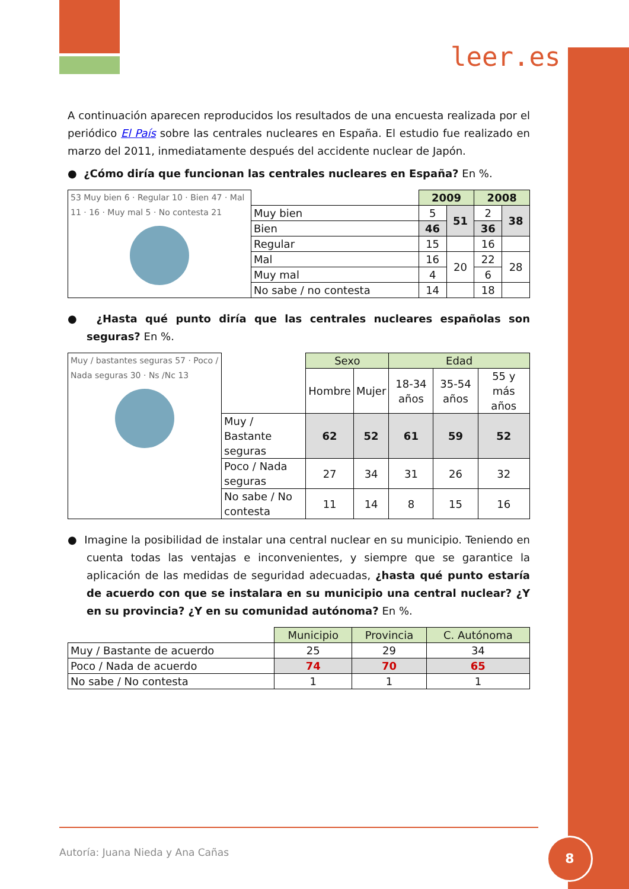leer.es
A continuación aparecen reproducidos los resultados de una encuesta realizada por el periódico El País sobre las centrales nucleares en España. El estudio fue realizado en marzo del 2011, inmediatamente después del accidente nuclear de Japón.
● ¿Cómo diría que funcionan las centrales nucleares en España? En %.
| 53 Muy bien 6 · Regular 10 · Bien 47 · Mal 11 · 16 · Muy mal 5 · No contesta 21 | | 2009 | | 2008 | |
| | Muy bien | 5 | 51 | 2 | 38 |
| | Bien | 46 | | 36 | |
| | Regular | 15 | | 16 | |
| | Mal | 16 | 20 | 22 | 28 |
| | Muy mal | 4 | | 6 | |
| | No sabe / no contesta | 14 | | 18 | |
● ¿Hasta qué punto diría que las centrales nucleares españolas son seguras? En %.
| Muy / bastantes seguras 57 · Poco / Nada seguras 30 · Ns /Nc 13 | | Sexo | | Edad | | |
| | | Hombre | Mujer | 18-34 años | 35-54 años | 55 y más años |
| | Muy / Bastante seguras | 62 | 52 | 61 | 59 | 52 |
| | Poco / Nada seguras | 27 | 34 | 31 | 26 | 32 |
| | No sabe / No contesta | 11 | 14 | 8 | 15 | 16 |
● Imagine la posibilidad de instalar una central nuclear en su municipio. Teniendo en cuenta todas las ventajas e inconvenientes, y siempre que se garantice la aplicación de las medidas de seguridad adecuadas, ¿hasta qué punto estaría de acuerdo con que se instalara en su municipio una central nuclear? ¿Y en su provincia? ¿Y en su comunidad autónoma? En %.
| | Municipio | Provincia | C. Autónoma |
| Muy / Bastante de acuerdo | 25 | 29 | 34 |
| Poco / Nada de acuerdo | 74 | 70 | 65 |
| No sabe / No contesta | 1 | 1 | 1 |
Autoría: Juana Nieda y Ana Cañas
8